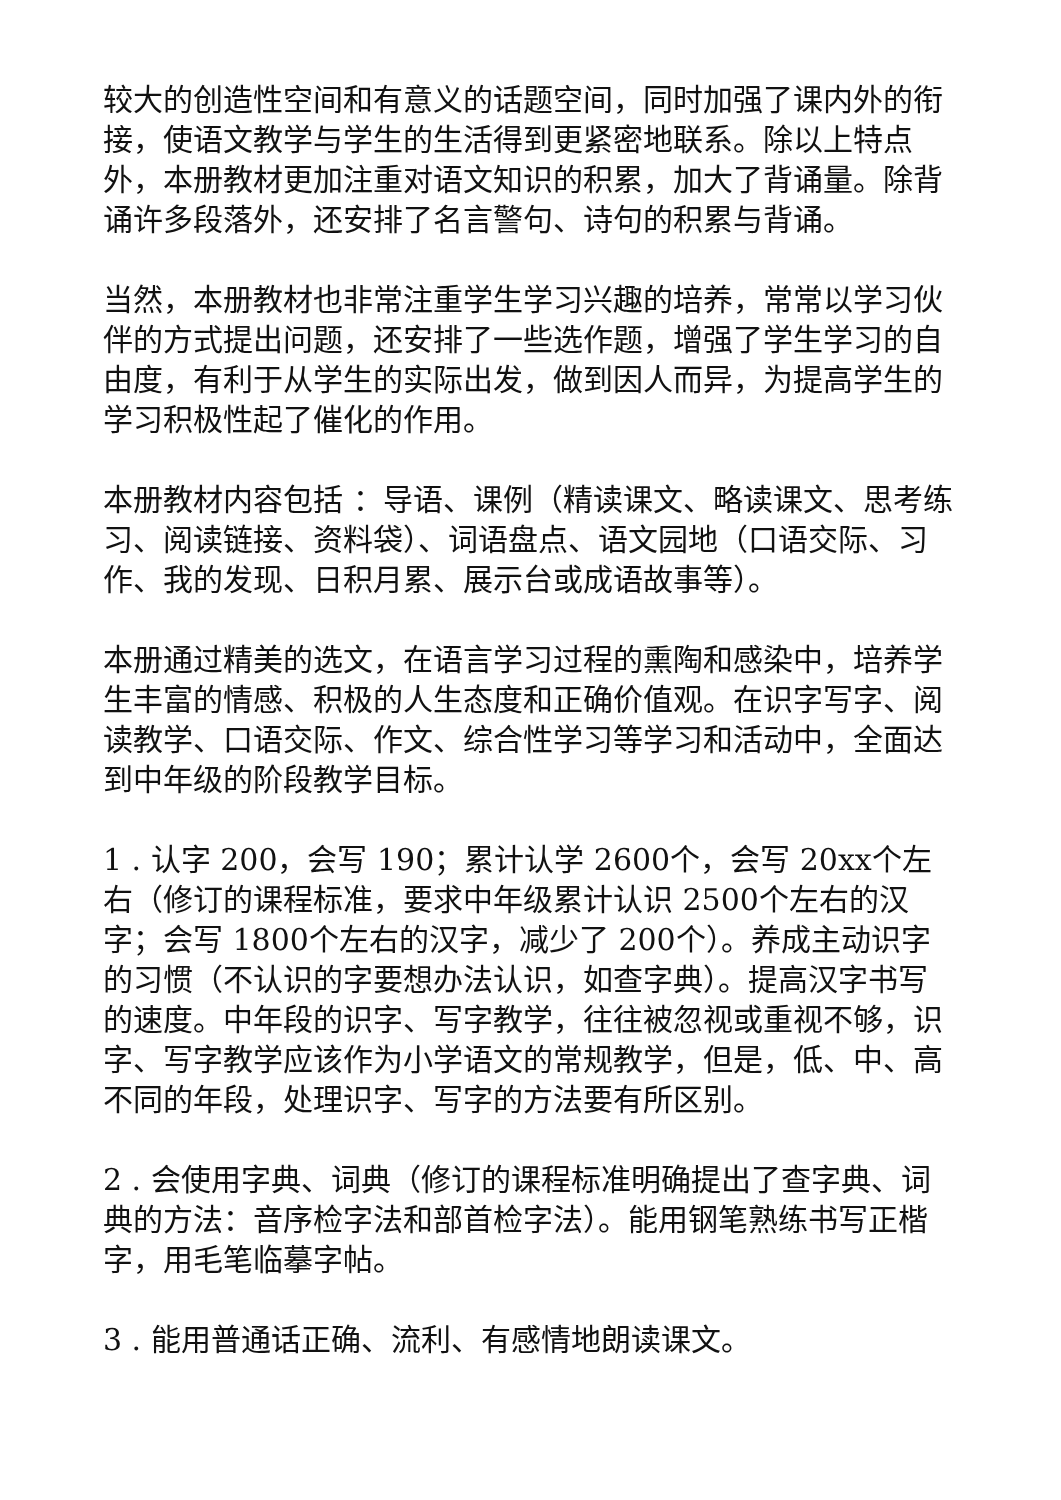较大的创造性空间和有意义的话题空间，同时加强了课内外的衔接，使语文教学与学生的生活得到更紧密地联系。除以上特点外，本册教材更加注重对语文知识的积累，加大了背诵量。除背诵许多段落外，还安排了名言警句、诗句的积累与背诵。
当然，本册教材也非常注重学生学习兴趣的培养，常常以学习伙伴的方式提出问题，还安排了一些选作题，增强了学生学习的自由度，有利于从学生的实际出发，做到因人而异，为提高学生的学习积极性起了催化的作用。
本册教材内容包括 ：导语、课例（精读课文、略读课文、思考练习、阅读链接、资料袋）、词语盘点、语文园地（口语交际、习作、我的发现、日积月累、展示台或成语故事等）。
本册通过精美的选文，在语言学习过程的熏陶和感染中，培养学生丰富的情感、积极的人生态度和正确价值观。在识字写字、阅读教学、口语交际、作文、综合性学习等学习和活动中，全面达到中年级的阶段教学目标。
1 . 认字 200，会写 190；累计认学 2600个，会写 20xx个左右（修订的课程标准，要求中年级累计认识 2500个左右的汉字；会写 1800个左右的汉字，减少了 200个）。养成主动识字的习惯（不认识的字要想办法认识，如查字典）。提高汉字书写的速度。中年段的识字、写字教学，往往被忽视或重视不够，识字、写字教学应该作为小学语文的常规教学，但是，低、中、高不同的年段，处理识字、写字的方法要有所区别。
2 . 会使用字典、词典（修订的课程标准明确提出了查字典、词典的方法：音序检字法和部首检字法）。能用钢笔熟练书写正楷字，用毛笔临摹字帖。
3 . 能用普通话正确、流利、有感情地朗读课文。